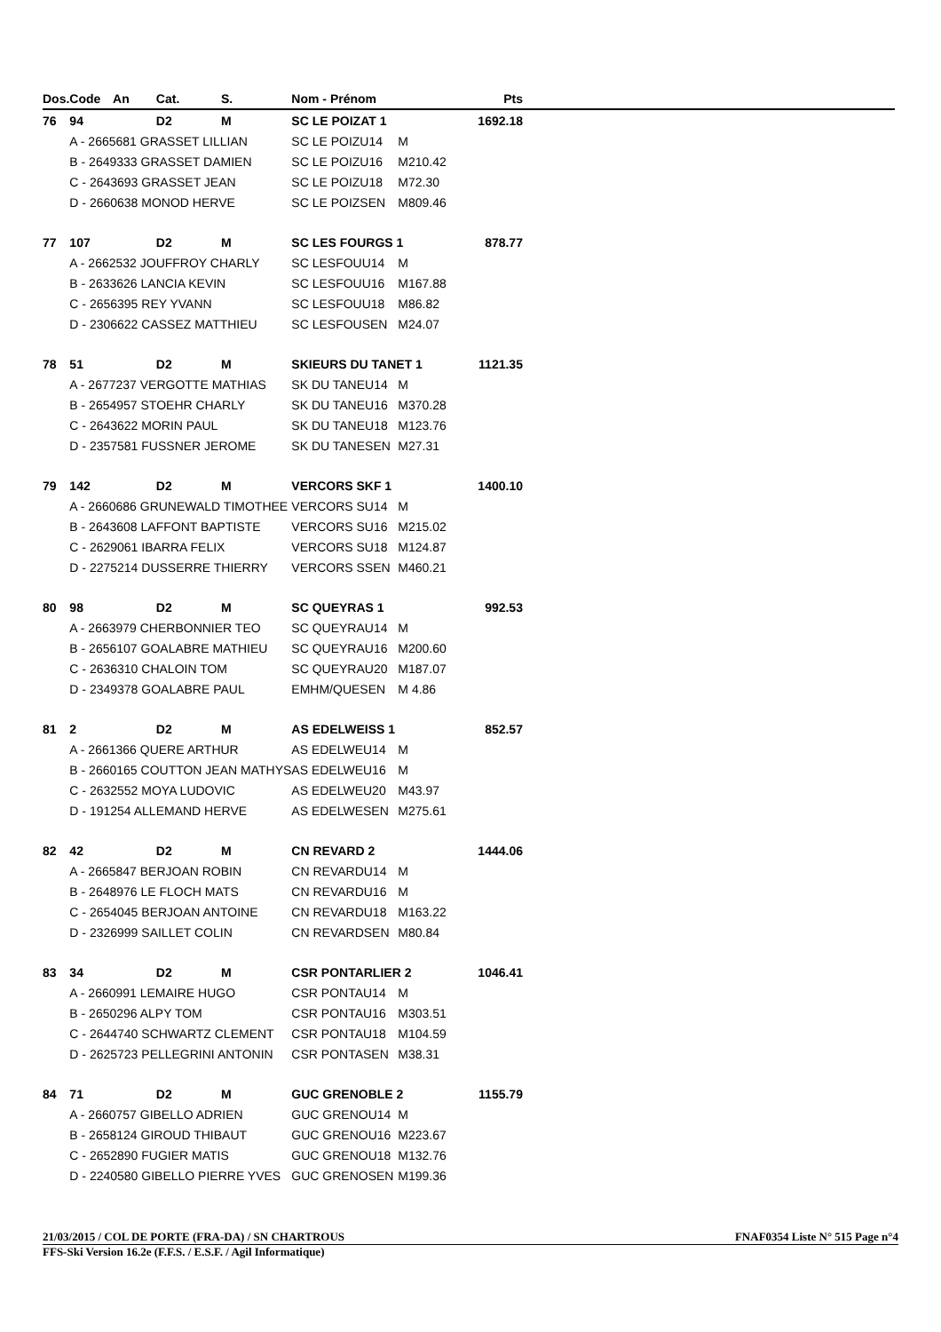| Dos. | Code | An | Cat. | S. | Nom - Prénom | | Pts | |
| --- | --- | --- | --- | --- | --- | --- | --- | --- |
| 76 | 94 | | D2 | M | SC LE POIZAT 1 | | 1692.18 | |
| | A - 2665681 GRASSET LILLIAN | | | | SC LE POIZU14 | M | | |
| | B - 2649333 GRASSET DAMIEN | | | | SC LE POIZU16 | M210.42 | | |
| | C - 2643693 GRASSET JEAN | | | | SC LE POIZU18 | M72.30 | | |
| | D - 2660638 MONOD HERVE | | | | SC LE POIZSEN | M809.46 | | |
| 77 | 107 | | D2 | M | SC LES FOURGS 1 | | 878.77 | |
| | A - 2662532 JOUFFROY CHARLY | | | | SC LESFOUU14 | M | | |
| | B - 2633626 LANCIA KEVIN | | | | SC LESFOUU16 | M167.88 | | |
| | C - 2656395 REY YVANN | | | | SC LESFOUU18 | M86.82 | | |
| | D - 2306622 CASSEZ MATTHIEU | | | | SC LESFOUSEN | M24.07 | | |
| 78 | 51 | | D2 | M | SKIEURS DU TANET 1 | | 1121.35 | |
| | A - 2677237 VERGOTTE MATHIAS | | | | SK DU TANEU14 | M | | |
| | B - 2654957 STOEHR CHARLY | | | | SK DU TANEU16 | M370.28 | | |
| | C - 2643622 MORIN PAUL | | | | SK DU TANEU18 | M123.76 | | |
| | D - 2357581 FUSSNER JEROME | | | | SK DU TANESEN | M27.31 | | |
| 79 | 142 | | D2 | M | VERCORS SKF 1 | | 1400.10 | |
| | A - 2660686 GRUNEWALD TIMOTHEE | | | | VERCORS SU14 | M | | |
| | B - 2643608 LAFFONT BAPTISTE | | | | VERCORS SU16 | M215.02 | | |
| | C - 2629061 IBARRA FELIX | | | | VERCORS SU18 | M124.87 | | |
| | D - 2275214 DUSSERRE THIERRY | | | | VERCORS SSEN | M460.21 | | |
| 80 | 98 | | D2 | M | SC QUEYRAS 1 | | 992.53 | |
| | A - 2663979 CHERBONNIER TEO | | | | SC QUEYRAU14 | M | | |
| | B - 2656107 GOALABRE MATHIEU | | | | SC QUEYRAU16 | M200.60 | | |
| | C - 2636310 CHALOIN TOM | | | | SC QUEYRAU20 | M187.07 | | |
| | D - 2349378 GOALABRE PAUL | | | | EMHM/QUESEN | M 4.86 | | |
| 81 | 2 | | D2 | M | AS EDELWEISS 1 | | 852.57 | |
| | A - 2661366 QUERE ARTHUR | | | | AS EDELWEU14 | M | | |
| | B - 2660165 COUTTON JEAN MATHYS | | | | AS EDELWEU16 | M | | |
| | C - 2632552 MOYA LUDOVIC | | | | AS EDELWEU20 | M43.97 | | |
| | D - 191254 ALLEMAND HERVE | | | | AS EDELWESEN | M275.61 | | |
| 82 | 42 | | D2 | M | CN REVARD 2 | | 1444.06 | |
| | A - 2665847 BERJOAN ROBIN | | | | CN REVARDU14 | M | | |
| | B - 2648976 LE FLOCH MATS | | | | CN REVARDU16 | M | | |
| | C - 2654045 BERJOAN ANTOINE | | | | CN REVARDU18 | M163.22 | | |
| | D - 2326999 SAILLET COLIN | | | | CN REVARDSEN | M80.84 | | |
| 83 | 34 | | D2 | M | CSR PONTARLIER 2 | | 1046.41 | |
| | A - 2660991 LEMAIRE HUGO | | | | CSR PONTAU14 | M | | |
| | B - 2650296 ALPY TOM | | | | CSR PONTAU16 | M303.51 | | |
| | C - 2644740 SCHWARTZ CLEMENT | | | | CSR PONTAU18 | M104.59 | | |
| | D - 2625723 PELLEGRINI ANTONIN | | | | CSR PONTASEN | M38.31 | | |
| 84 | 71 | | D2 | M | GUC GRENOBLE 2 | | 1155.79 | |
| | A - 2660757 GIBELLO ADRIEN | | | | GUC GRENOU14 | M | | |
| | B - 2658124 GIROUD THIBAUT | | | | GUC GRENOU16 | M223.67 | | |
| | C - 2652890 FUGIER MATIS | | | | GUC GRENOU18 | M132.76 | | |
| | D - 2240580 GIBELLO PIERRE YVES | | | | GUC GRENOSEN | M199.36 | | |
21/03/2015 / COL DE PORTE (FRA-DA) / SN CHARTROUS FNAF0354 Liste N° 515 Page n°4
FFS-Ski Version 16.2e (F.F.S. / E.S.F. / Agil Informatique)